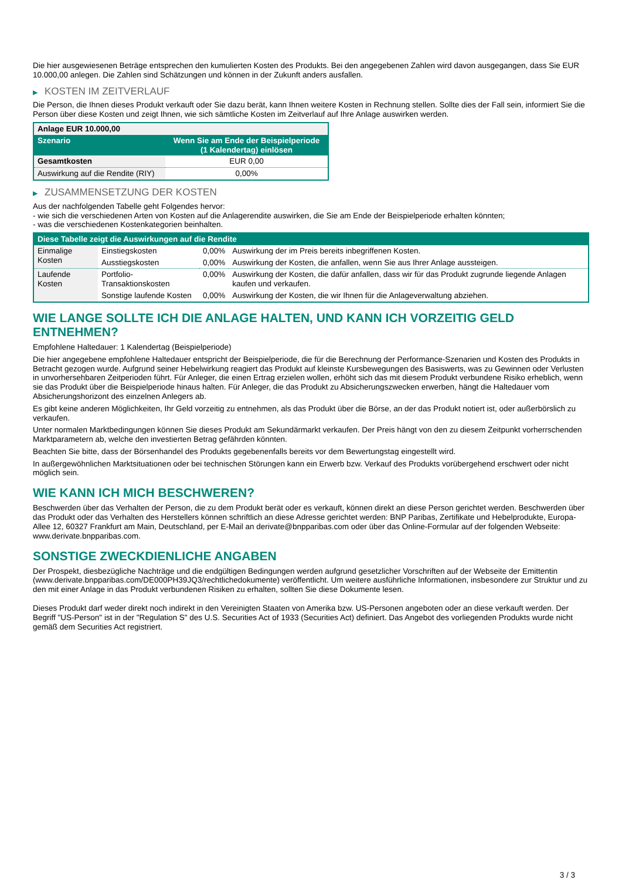Die hier ausgewiesenen Beträge entsprechen den kumulierten Kosten des Produkts. Bei den angegebenen Zahlen wird davon ausgegangen, dass Sie EUR 10.000,00 anlegen. Die Zahlen sind Schätzungen und können in der Zukunft anders ausfallen.
▶ KOSTEN IM ZEITVERLAUF
Die Person, die Ihnen dieses Produkt verkauft oder Sie dazu berät, kann Ihnen weitere Kosten in Rechnung stellen. Sollte dies der Fall sein, informiert Sie die Person über diese Kosten und zeigt Ihnen, wie sich sämtliche Kosten im Zeitverlauf auf Ihre Anlage auswirken werden.
| Anlage EUR 10.000,00 | |
| --- | --- |
| Szenario | Wenn Sie am Ende der Beispielperiode (1 Kalendertag) einlösen |
| Gesamtkosten | EUR 0,00 |
| Auswirkung auf die Rendite (RIY) | 0,00% |
▶ ZUSAMMENSETZUNG DER KOSTEN
Aus der nachfolgenden Tabelle geht Folgendes hervor:
- wie sich die verschiedenen Arten von Kosten auf die Anlagerendite auswirken, die Sie am Ende der Beispielperiode erhalten könnten;
- was die verschiedenen Kostenkategorien beinhalten.
| Diese Tabelle zeigt die Auswirkungen auf die Rendite | | | |
| --- | --- | --- | --- |
| Einmalige Kosten | Einstiegskosten | 0,00% | Auswirkung der im Preis bereits inbegriffenen Kosten. |
| | Ausstiegskosten | 0,00% | Auswirkung der Kosten, die anfallen, wenn Sie aus Ihrer Anlage aussteigen. |
| Laufende Kosten | Portfolio-Transaktionskosten | 0,00% | Auswirkung der Kosten, die dafür anfallen, dass wir für das Produkt zugrunde liegende Anlagen kaufen und verkaufen. |
| | Sonstige laufende Kosten | 0,00% | Auswirkung der Kosten, die wir Ihnen für die Anlageverwaltung abziehen. |
WIE LANGE SOLLTE ICH DIE ANLAGE HALTEN, UND KANN ICH VORZEITIG GELD ENTNEHMEN?
Empfohlene Haltedauer: 1 Kalendertag (Beispielperiode)
Die hier angegebene empfohlene Haltedauer entspricht der Beispielperiode, die für die Berechnung der Performance-Szenarien und Kosten des Produkts in Betracht gezogen wurde. Aufgrund seiner Hebelwirkung reagiert das Produkt auf kleinste Kursbewegungen des Basiswerts, was zu Gewinnen oder Verlusten in unvorhersehbaren Zeitperioden führt. Für Anleger, die einen Ertrag erzielen wollen, erhöht sich das mit diesem Produkt verbundene Risiko erheblich, wenn sie das Produkt über die Beispielperiode hinaus halten. Für Anleger, die das Produkt zu Absicherungszwecken erwerben, hängt die Haltedauer vom Absicherungshorizont des einzelnen Anlegers ab.
Es gibt keine anderen Möglichkeiten, Ihr Geld vorzeitig zu entnehmen, als das Produkt über die Börse, an der das Produkt notiert ist, oder außerbörslich zu verkaufen.
Unter normalen Marktbedingungen können Sie dieses Produkt am Sekundärmarkt verkaufen. Der Preis hängt von den zu diesem Zeitpunkt vorherrschenden Marktparametern ab, welche den investierten Betrag gefährden könnten.
Beachten Sie bitte, dass der Börsenhandel des Produkts gegebenenfalls bereits vor dem Bewertungstag eingestellt wird.
In außergewöhnlichen Marktsituationen oder bei technischen Störungen kann ein Erwerb bzw. Verkauf des Produkts vorübergehend erschwert oder nicht möglich sein.
WIE KANN ICH MICH BESCHWEREN?
Beschwerden über das Verhalten der Person, die zu dem Produkt berät oder es verkauft, können direkt an diese Person gerichtet werden. Beschwerden über das Produkt oder das Verhalten des Herstellers können schriftlich an diese Adresse gerichtet werden: BNP Paribas, Zertifikate und Hebelprodukte, Europa-Allee 12, 60327 Frankfurt am Main, Deutschland, per E-Mail an derivate@bnpparibas.com oder über das Online-Formular auf der folgenden Webseite: www.derivate.bnpparibas.com.
SONSTIGE ZWECKDIENLICHE ANGABEN
Der Prospekt, diesbezügliche Nachträge und die endgültigen Bedingungen werden aufgrund gesetzlicher Vorschriften auf der Webseite der Emittentin (www.derivate.bnpparibas.com/DE000PH39JQ3/rechtlichedokumente) veröffentlicht. Um weitere ausführliche Informationen, insbesondere zur Struktur und zu den mit einer Anlage in das Produkt verbundenen Risiken zu erhalten, sollten Sie diese Dokumente lesen.
Dieses Produkt darf weder direkt noch indirekt in den Vereinigten Staaten von Amerika bzw. US-Personen angeboten oder an diese verkauft werden. Der Begriff "US-Person" ist in der "Regulation S" des U.S. Securities Act of 1933 (Securities Act) definiert. Das Angebot des vorliegenden Produkts wurde nicht gemäß dem Securities Act registriert.
3 / 3